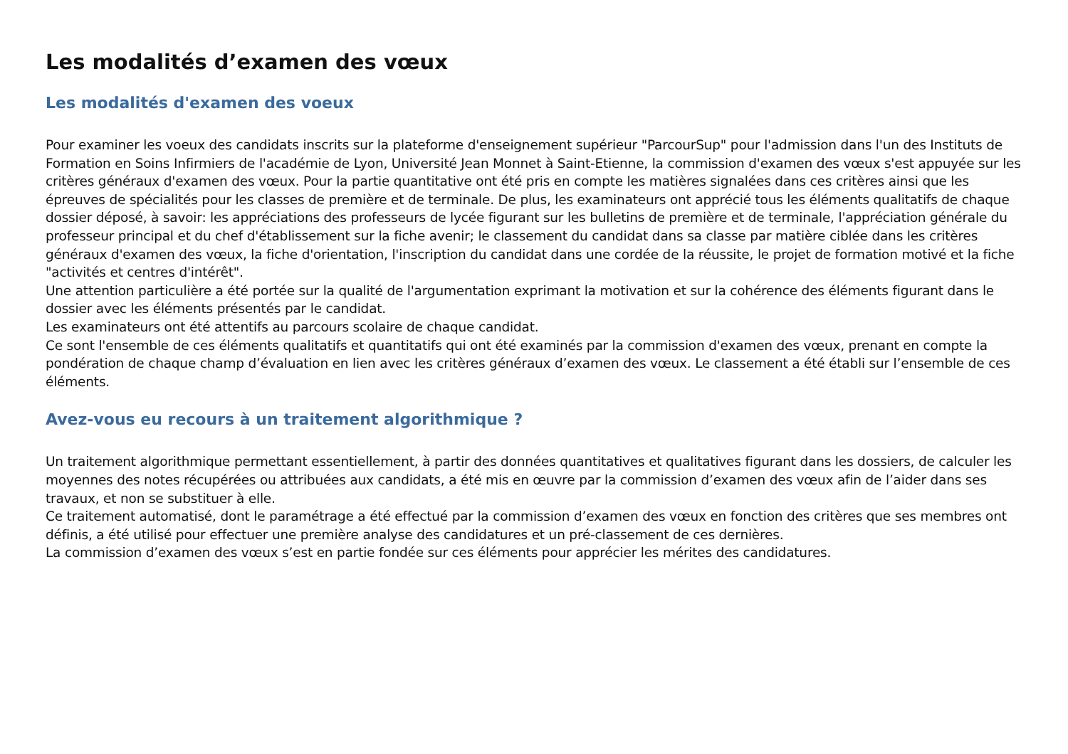Les modalités d’examen des vœux
Les modalités d'examen des voeux
Pour examiner les voeux des candidats inscrits sur la plateforme d'enseignement supérieur "ParcourSup" pour l'admission dans l'un des Instituts de Formation en Soins Infirmiers de l'académie de Lyon, Université Jean Monnet à Saint-Etienne, la commission d'examen des vœux s'est appuyée sur les critères généraux d'examen des vœux. Pour la partie quantitative ont été pris en compte les matières signalées dans ces critères ainsi que les épreuves de spécialités pour les classes de première et de terminale. De plus, les examinateurs ont apprécié tous les éléments qualitatifs de chaque dossier déposé, à savoir: les appréciations des professeurs de lycée figurant sur les bulletins de première et de terminale, l'appréciation générale du professeur principal et du chef d'établissement sur la fiche avenir; le classement du candidat dans sa classe par matière ciblée dans les critères généraux d'examen des vœux, la fiche d'orientation, l'inscription du candidat dans une cordée de la réussite, le projet de formation motivé et la fiche "activités et centres d'intérêt".
Une attention particulière a été portée sur la qualité de l'argumentation exprimant la motivation et sur la cohérence des éléments figurant dans le dossier avec les éléments présentés par le candidat.
Les examinateurs ont été attentifs au parcours scolaire de chaque candidat.
Ce sont l'ensemble de ces éléments qualitatifs et quantitatifs qui ont été examinés par la commission d'examen des vœux, prenant en compte la pondération de chaque champ d’évaluation en lien avec les critères généraux d’examen des vœux. Le classement a été établi sur l’ensemble de ces éléments.
Avez-vous eu recours à un traitement algorithmique ?
Un traitement algorithmique permettant essentiellement, à partir des données quantitatives et qualitatives figurant dans les dossiers, de calculer les moyennes des notes récupérées ou attribuées aux candidats, a été mis en œuvre par la commission d’examen des vœux afin de l’aider dans ses travaux, et non se substituer à elle.
Ce traitement automatisé, dont le paramétrage a été effectué par la commission d’examen des vœux en fonction des critères que ses membres ont définis, a été utilisé pour effectuer une première analyse des candidatures et un pré-classement de ces dernières.
La commission d’examen des vœux s’est en partie fondée sur ces éléments pour apprécier les mérites des candidatures.